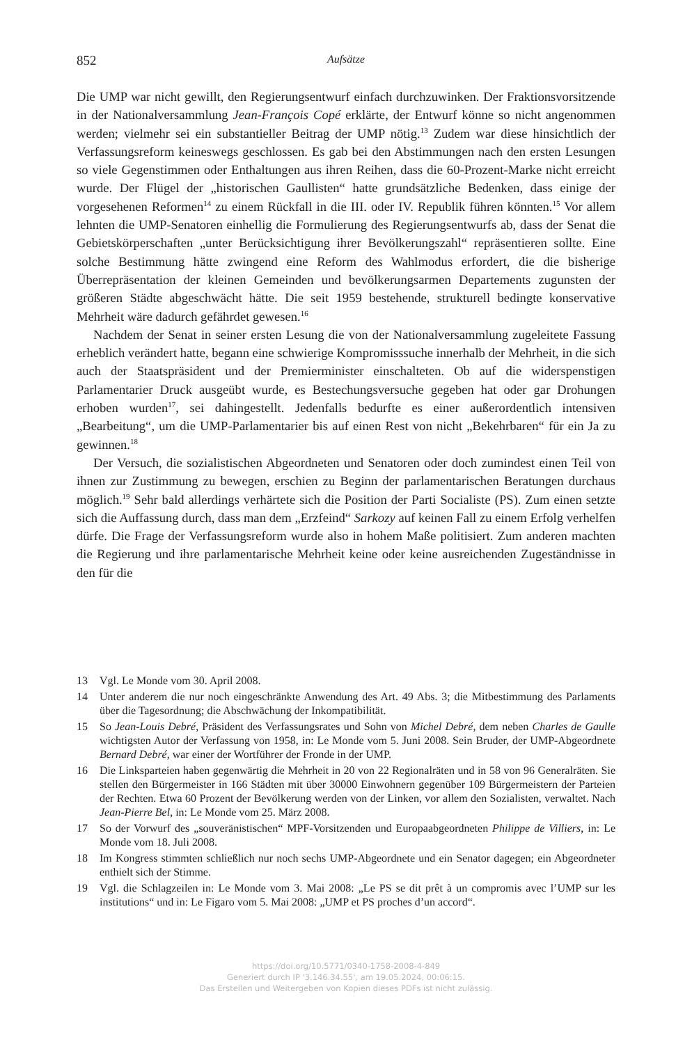852 Aufsätze
Die UMP war nicht gewillt, den Regierungsentwurf einfach durchzuwinken. Der Fraktionsvorsitzende in der Nationalversammlung Jean-François Copé erklärte, der Entwurf könne so nicht angenommen werden; vielmehr sei ein substantieller Beitrag der UMP nötig.<sup>13</sup> Zudem war diese hinsichtlich der Verfassungsreform keineswegs geschlossen. Es gab bei den Abstimmungen nach den ersten Lesungen so viele Gegenstimmen oder Enthaltungen aus ihren Reihen, dass die 60-Prozent-Marke nicht erreicht wurde. Der Flügel der „historischen Gaullisten“ hatte grundsätzliche Bedenken, dass einige der vorgesehenen Reformen<sup>14</sup> zu einem Rückfall in die III. oder IV. Republik führen könnten.<sup>15</sup> Vor allem lehnten die UMP-Senatoren einhellig die Formulierung des Regierungsentwurfs ab, dass der Senat die Gebietskörperschaften „unter Berücksichtigung ihrer Bevölkerungszahl“ repräsentieren sollte. Eine solche Bestimmung hätte zwingend eine Reform des Wahlmodus erfordert, die die bisherige Überrepräsentation der kleinen Gemeinden und bevölkerungsarmen Departements zugunsten der größeren Städte abgeschwächt hätte. Die seit 1959 bestehende, strukturell bedingte konservative Mehrheit wäre dadurch gefährdet gewesen.<sup>16</sup>
Nachdem der Senat in seiner ersten Lesung die von der Nationalversammlung zugeleitete Fassung erheblich verändert hatte, begann eine schwierige Kompromisssuche innerhalb der Mehrheit, in die sich auch der Staatspräsident und der Premierminister einschalteten. Ob auf die widerspenstigen Parlamentarier Druck ausgeübt wurde, es Bestechungsversuche gegeben hat oder gar Drohungen erhoben wurden<sup>17</sup>, sei dahingestellt. Jedenfalls bedurfte es einer außerordentlich intensiven „Bearbeitung“, um die UMP-Parlamentarier bis auf einen Rest von nicht „Bekehrbaren“ für ein Ja zu gewinnen.<sup>18</sup>
Der Versuch, die sozialistischen Abgeordneten und Senatoren oder doch zumindest einen Teil von ihnen zur Zustimmung zu bewegen, erschien zu Beginn der parlamentarischen Beratungen durchaus möglich.<sup>19</sup> Sehr bald allerdings verhärtete sich die Position der Parti Socialiste (PS). Zum einen setzte sich die Auffassung durch, dass man dem „Erzfeind“ Sarkozy auf keinen Fall zu einem Erfolg verhelfen dürfe. Die Frage der Verfassungsreform wurde also in hohem Maße politisiert. Zum anderen machten die Regierung und ihre parlamentarische Mehrheit keine oder keine ausreichenden Zugeständnisse in den für die
13 Vgl. Le Monde vom 30. April 2008.
14 Unter anderem die nur noch eingeschränkte Anwendung des Art. 49 Abs. 3; die Mitbestimmung des Parlaments über die Tagesordnung; die Abschwächung der Inkompatibilität.
15 So Jean-Louis Debré, Präsident des Verfassungsrates und Sohn von Michel Debré, dem neben Charles de Gaulle wichtigsten Autor der Verfassung von 1958, in: Le Monde vom 5. Juni 2008. Sein Bruder, der UMP-Abgeordnete Bernard Debré, war einer der Wortführer der Fronde in der UMP.
16 Die Linksparteien haben gegenwärtig die Mehrheit in 20 von 22 Regionalräten und in 58 von 96 Generalräten. Sie stellen den Bürgermeister in 166 Städten mit über 30000 Einwohnern gegenüber 109 Bürgermeistern der Parteien der Rechten. Etwa 60 Prozent der Bevölkerung werden von der Linken, vor allem den Sozialisten, verwaltet. Nach Jean-Pierre Bel, in: Le Monde vom 25. März 2008.
17 So der Vorwurf des „souveränistischen“ MPF-Vorsitzenden und Europaabgeordneten Philippe de Villiers, in: Le Monde vom 18. Juli 2008.
18 Im Kongress stimmten schließlich nur noch sechs UMP-Abgeordnete und ein Senator dagegen; ein Abgeordneter enthielt sich der Stimme.
19 Vgl. die Schlagzeilen in: Le Monde vom 3. Mai 2008: „Le PS se dit prêt à un compromis avec l’UMP sur les institutions“ und in: Le Figaro vom 5. Mai 2008: „UMP et PS proches d’un accord“.
https://doi.org/10.5771/0340-1758-2008-4-849
Generiert durch IP '3.146.34.55', am 19.05.2024, 00:06:15.
Das Erstellen und Weitergeben von Kopien dieses PDFs ist nicht zulässig.